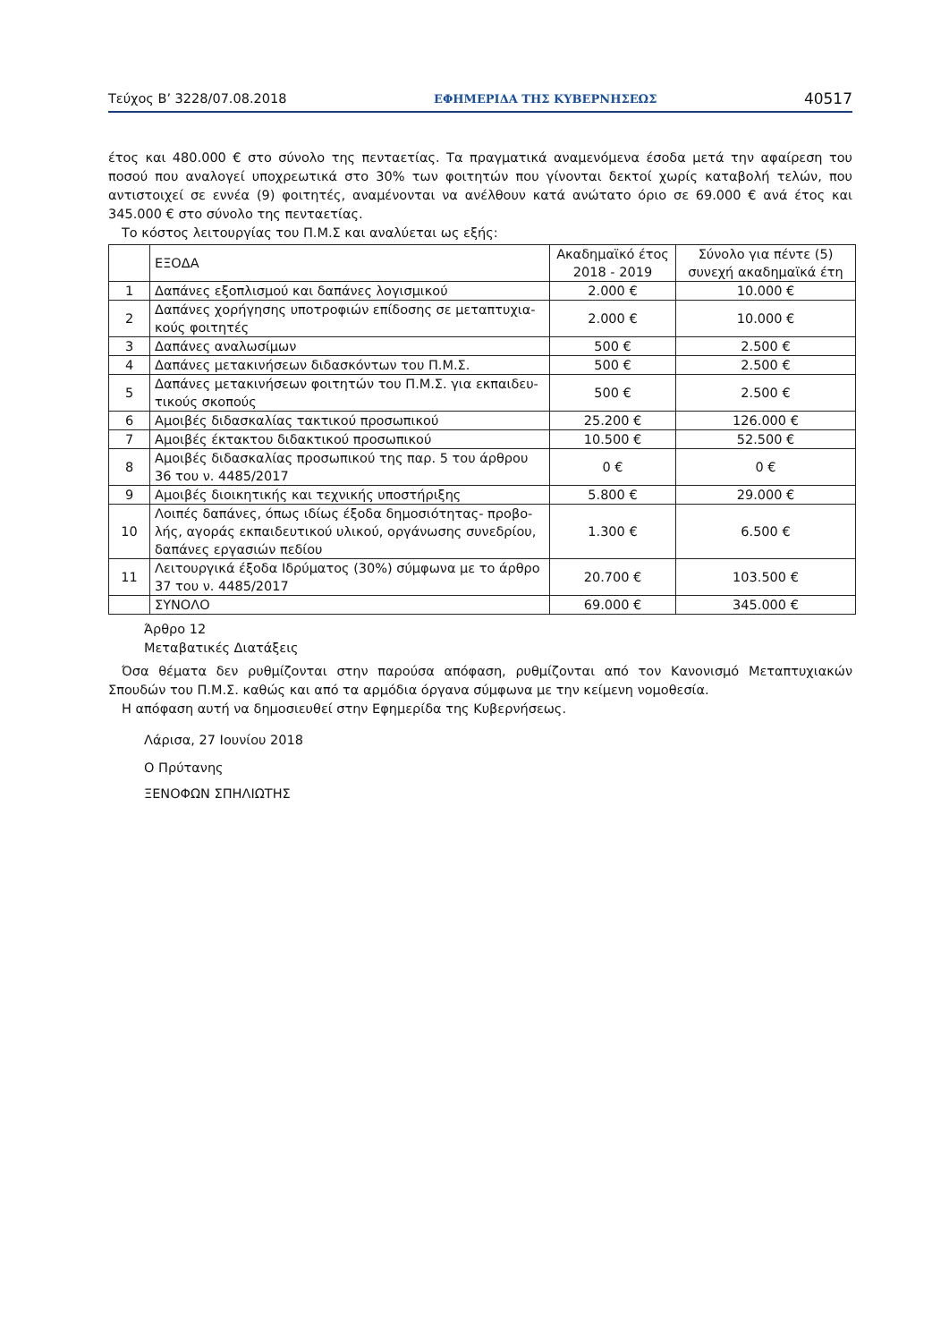Τεύχος Β’ 3228/07.08.2018 ΕΦΗΜΕΡΙΔΑ ΤΗΣ ΚΥΒΕΡΝΗΣΕΩΣ 40517
έτος και 480.000 € στο σύνολο της πενταετίας. Τα πραγματικά αναμενόμενα έσοδα μετά την αφαίρεση του ποσού που αναλογεί υποχρεωτικά στο 30% των φοιτητών που γίνονται δεκτοί χωρίς καταβολή τελών, που αντιστοιχεί σε εννέα (9) φοιτητές, αναμένονται να ανέλθουν κατά ανώτατο όριο σε 69.000 € ανά έτος και 345.000 € στο σύνολο της πενταετίας.
Το κόστος λειτουργίας του Π.Μ.Σ και αναλύεται ως εξής:
| | ΕΞΟΔΑ | Ακαδημαϊκό έτος 2018 - 2019 | Σύνολο για πέντε (5) συνεχή ακαδημαϊκά έτη |
| 1 | Δαπάνες εξοπλισμού και δαπάνες λογισμικού | 2.000 € | 10.000 € |
| 2 | Δαπάνες χορήγησης υποτροφιών επίδοσης σε μεταπτυχια-κούς φοιτητές | 2.000 € | 10.000 € |
| 3 | Δαπάνες αναλωσίμων | 500 € | 2.500 € |
| 4 | Δαπάνες μετακινήσεων διδασκόντων του Π.Μ.Σ. | 500 € | 2.500 € |
| 5 | Δαπάνες μετακινήσεων φοιτητών του Π.Μ.Σ. για εκπαιδευ-τικούς σκοπούς | 500 € | 2.500 € |
| 6 | Αμοιβές διδασκαλίας τακτικού προσωπικού | 25.200 € | 126.000 € |
| 7 | Αμοιβές έκτακτου διδακτικού προσωπικού | 10.500 € | 52.500 € |
| 8 | Αμοιβές διδασκαλίας προσωπικού της παρ. 5 του άρθρου 36 του ν. 4485/2017 | 0 € | 0 € |
| 9 | Αμοιβές διοικητικής και τεχνικής υποστήριξης | 5.800 € | 29.000 € |
| 10 | Λοιπές δαπάνες, όπως ιδίως έξοδα δημοσιότητας- προβο-λής, αγοράς εκπαιδευτικού υλικού, οργάνωσης συνεδρίου, δαπάνες εργασιών πεδίου | 1.300 € | 6.500 € |
| 11 | Λειτουργικά έξοδα Ιδρύματος (30%) σύμφωνα με το άρθρο 37 του ν. 4485/2017 | 20.700 € | 103.500 € |
| | ΣΥΝΟΛΟ | 69.000 € | 345.000 € |
Άρθρο 12
Μεταβατικές Διατάξεις
Όσα θέματα δεν ρυθμίζονται στην παρούσα απόφαση, ρυθμίζονται από τον Κανονισμό Μεταπτυχιακών Σπουδών του Π.Μ.Σ. καθώς και από τα αρμόδια όργανα σύμφωνα με την κείμενη νομοθεσία.
Η απόφαση αυτή να δημοσιευθεί στην Εφημερίδα της Κυβερνήσεως.
Λάρισα, 27 Ιουνίου 2018
Ο Πρύτανης
ΞΕΝΟΦΩΝ ΣΠΗΛΙΩΤΗΣ